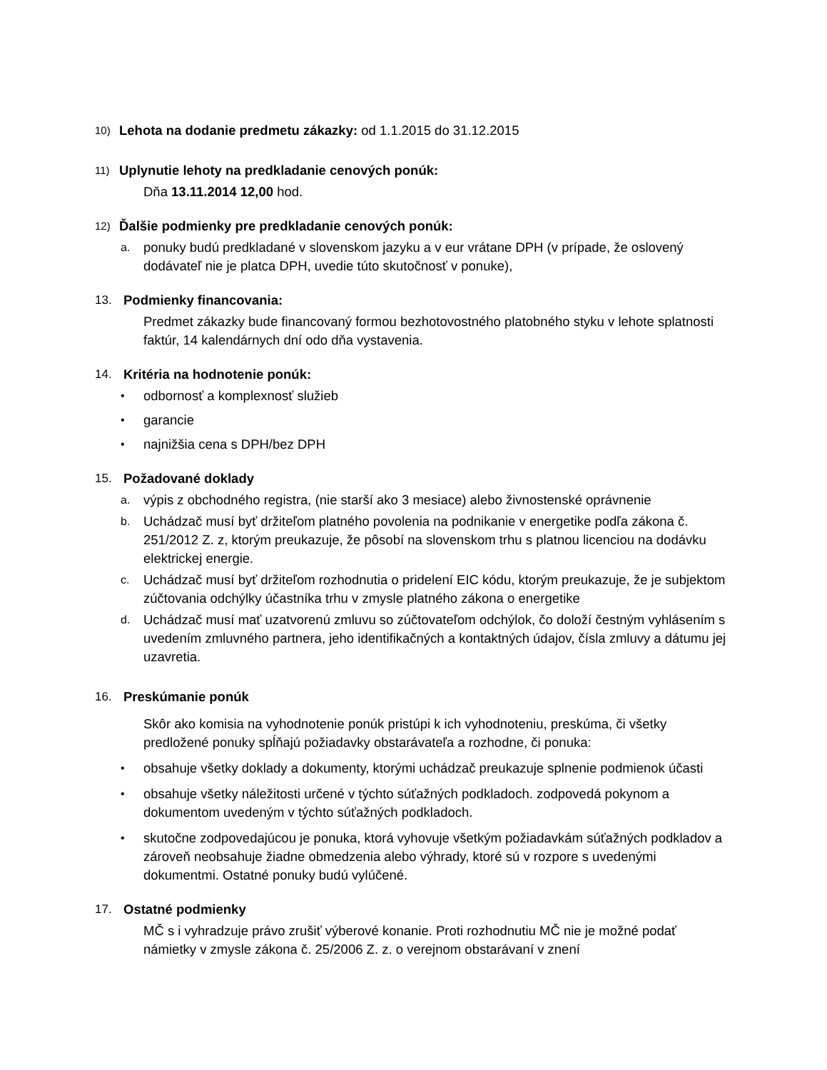10) Lehota na dodanie predmetu zákazky: od 1.1.2015 do 31.12.2015
11) Uplynutie lehoty na predkladanie cenových ponúk:
Dňa 13.11.2014 12,00 hod.
12) Ďalšie podmienky pre predkladanie cenových ponúk:
a. ponuky budú predkladané v slovenskom jazyku a v eur vrátane DPH (v prípade, že oslovený dodávateľ nie je platca DPH, uvedie túto skutočnosť v ponuke),
13. Podmienky financovania:
Predmet zákazky bude financovaný formou bezhotovostného platobného styku v lehote splatnosti faktúr, 14 kalendárnych dní odo dňa vystavenia.
14. Kritéria na hodnotenie ponúk:
• odbornosť a komplexnosť služieb
• garancie
• najnižšia cena s DPH/bez DPH
15. Požadované doklady
a. výpis z obchodného registra, (nie starší ako 3 mesiace) alebo živnostenské oprávnenie
b. Uchádzač musí byť držiteľom platného povolenia na podnikanie v energetike podľa zákona č. 251/2012 Z. z, ktorým preukazuje, že pôsobí na slovenskom trhu s platnou licenciou na dodávku elektrickej energie.
c. Uchádzač musí byť držiteľom rozhodnutia o pridelení EIC kódu, ktorým preukazuje, že je subjektom zúčtovania odchýlky účastníka trhu v zmysle platného zákona o energetike
d. Uchádzač musí mať uzatvorenú zmluvu so zúčtovateľom odchýlok, čo doloží čestným vyhlásením s uvedením zmluvného partnera, jeho identifikačných a kontaktných údajov, čísla zmluvy a dátumu jej uzavretia.
16. Preskúmanie ponúk
Skôr ako komisia na vyhodnotenie ponúk pristúpi k ich vyhodnoteniu, preskúma, či všetky predložené ponuky spĺňajú požiadavky obstarávateľa a rozhodne, či ponuka:
• obsahuje všetky doklady a dokumenty, ktorými uchádzač preukazuje splnenie podmienok účasti
• obsahuje všetky náležitosti určené v týchto súťažných podkladoch. zodpovedá pokynom a dokumentom uvedeným v týchto súťažných podkladoch.
• skutočne zodpovedajúcou je ponuka, ktorá vyhovuje všetkým požiadavkám súťažných podkladov a zároveň neobsahuje žiadne obmedzenia alebo výhrady, ktoré sú v rozpore s uvedenými dokumentmi. Ostatné ponuky budú vylúčené.
17. Ostatné podmienky
MČ s i vyhradzuje právo zrušiť výberové konanie. Proti rozhodnutiu MČ nie je možné podať námietky v zmysle zákona č. 25/2006 Z. z. o verejnom obstarávaní v znení